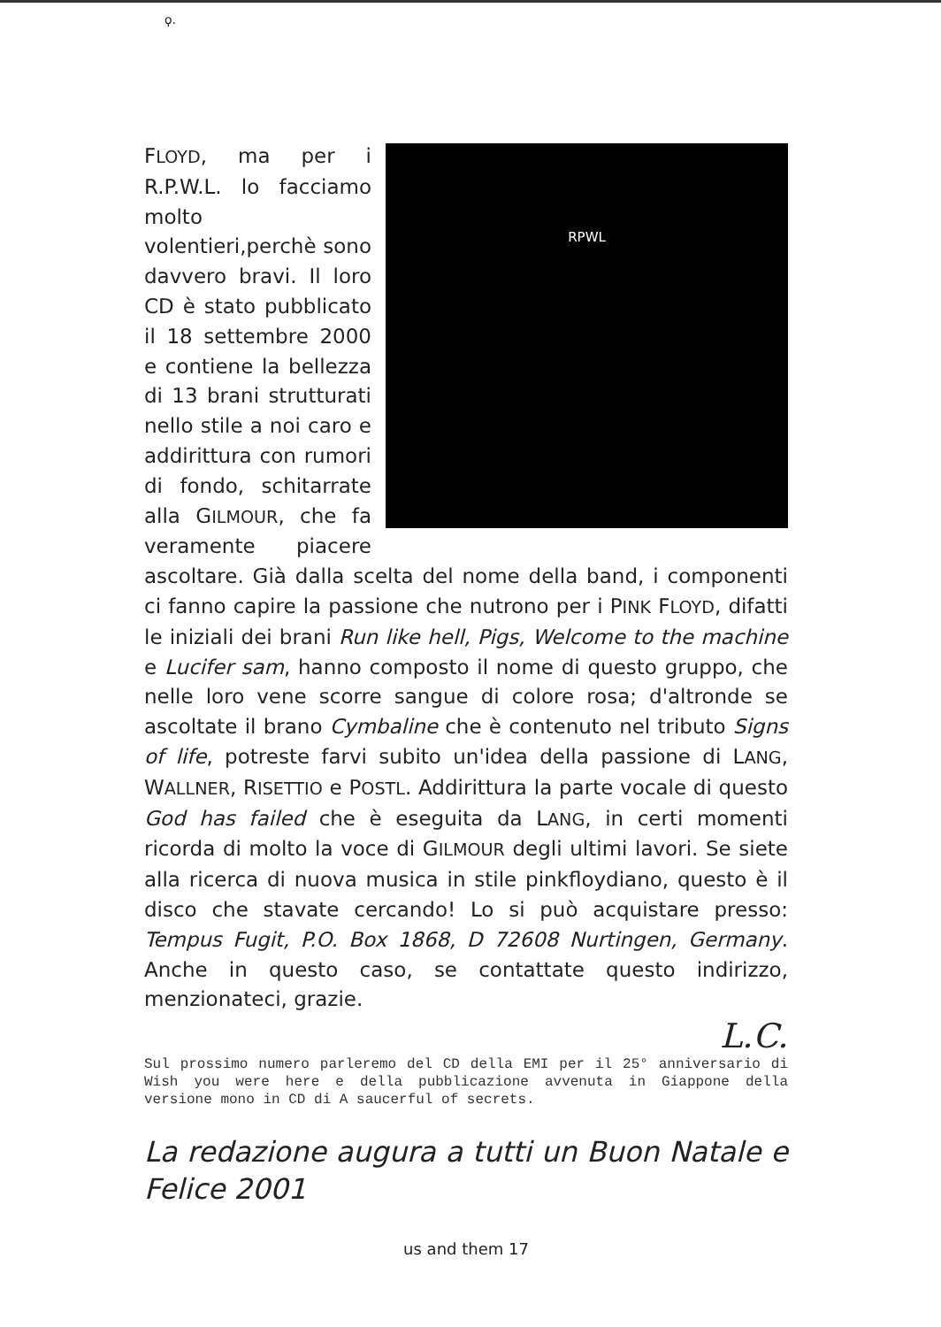ϙ.
RPWL
FLOYD, ma per i R.P.W.L. lo facciamo molto volentieri,perchè sono davvero bravi. Il loro CD è stato pubblicato il 18 settembre 2000 e contiene la bellezza di 13 brani strutturati nello stile a noi caro e addirittura con rumori di fondo, schitarrate alla GILMOUR, che fa veramente piacere ascoltare. Già dalla scelta del nome della band, i componenti ci fanno capire la passione che nutrono per i PINK FLOYD, difatti le iniziali dei brani Run like hell, Pigs, Welcome to the machine e Lucifer sam, hanno composto il nome di questo gruppo, che nelle loro vene scorre sangue di colore rosa; d'altronde se ascoltate il brano Cymbaline che è contenuto nel tributo Signs of life, potreste farvi subito un'idea della passione di LANG, WALLNER, RISETTIO e POSTL. Addirittura la parte vocale di questo God has failed che è eseguita da LANG, in certi momenti ricorda di molto la voce di GILMOUR degli ultimi lavori. Se siete alla ricerca di nuova musica in stile pinkfloydiano, questo è il disco che stavate cercando! Lo si può acquistare presso: Tempus Fugit, P.O. Box 1868, D 72608 Nurtingen, Germany. Anche in questo caso, se contattate questo indirizzo, menzionateci, grazie.
L.C.
Sul prossimo numero parleremo del CD della EMI per il 25° anniversario di Wish you were here e della pubblicazione avvenuta in Giappone della versione mono in CD di A saucerful of secrets.
La redazione augura a tutti un Buon Natale e Felice 2001
us and them 17